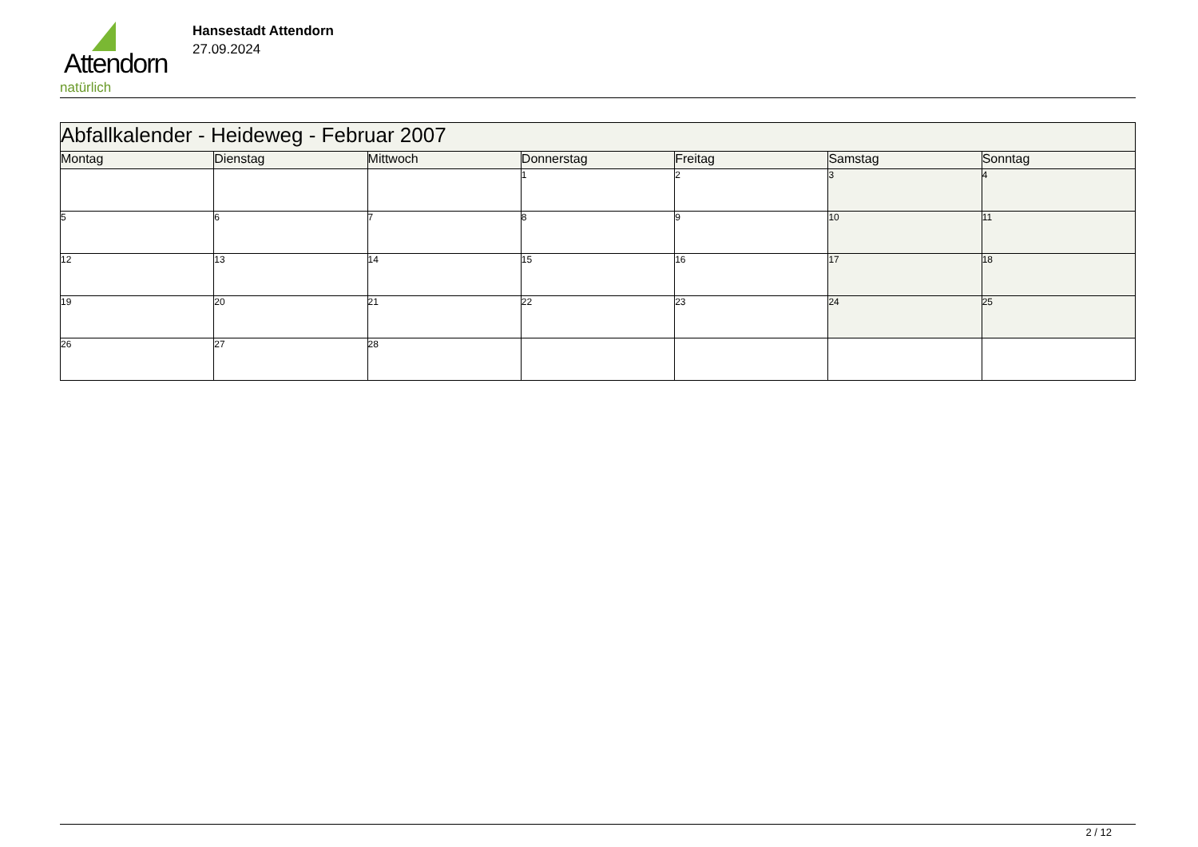Attendorn
natürlich
Hansestadt Attendorn
27.09.2024
| Abfallkalender - Heideweg - Februar 2007 | | | | | | |
| --- | --- | --- | --- | --- | --- | --- |
| Montag | Dienstag | Mittwoch | Donnerstag | Freitag | Samstag | Sonntag |
| | | | 1 | 2 | 3 | 4 |
| 5 | 6 | 7 | 8 | 9 | 10 | 11 |
| 12 | 13 | 14 | 15 | 16 | 17 | 18 |
| 19 | 20 | 21 | 22 | 23 | 24 | 25 |
| 26 | 27 | 28 | | | | |
2 / 12